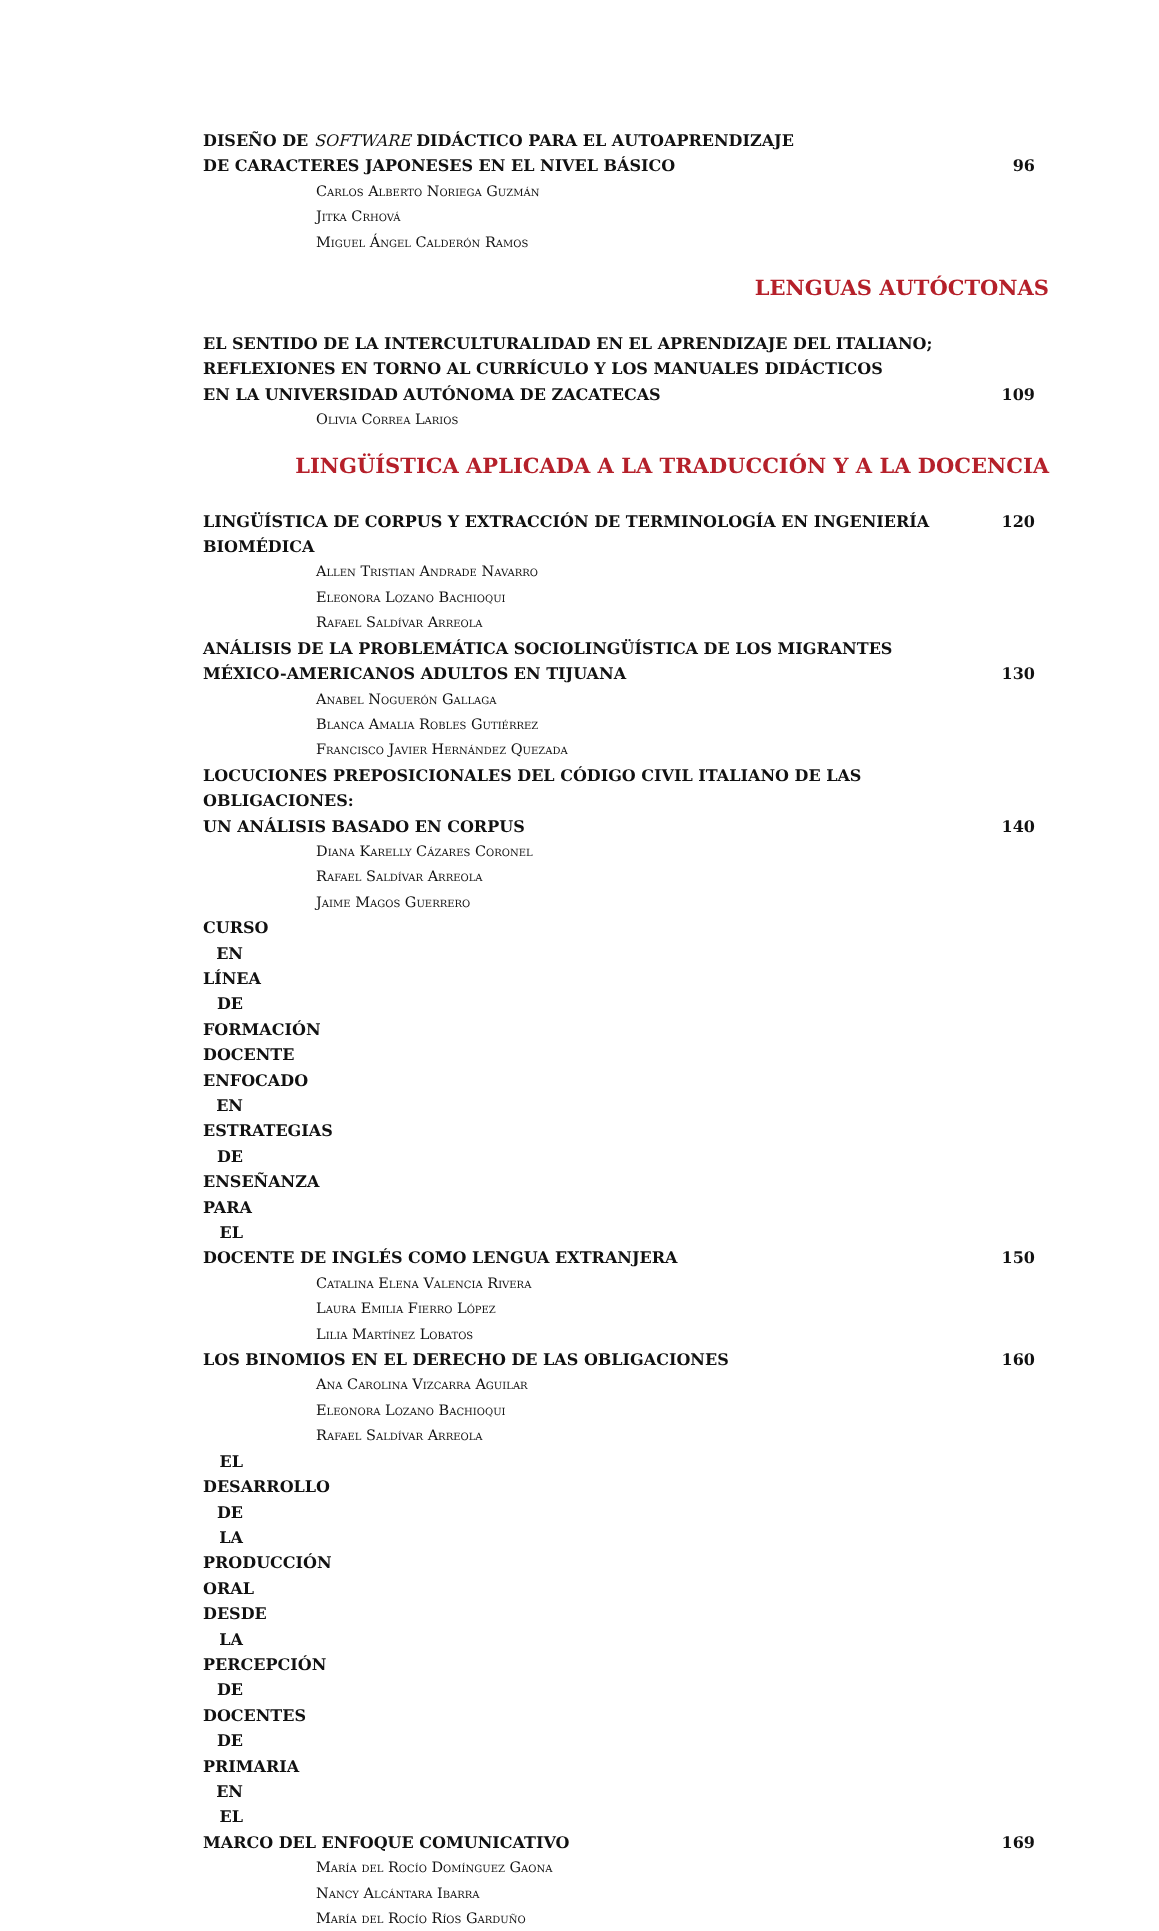DISEÑO DE SOFTWARE DIDÁCTICO PARA EL AUTOAPRENDIZAJE
DE CARACTERES JAPONESES EN EL NIVEL BÁSICO 96
Carlos Alberto Noriega Guzmán
Jitka Crhová
Miguel Ángel Calderón Ramos
LENGUAS AUTÓCTONAS
EL SENTIDO DE LA INTERCULTURALIDAD EN EL APRENDIZAJE DEL ITALIANO;
REFLEXIONES EN TORNO AL CURRÍCULO Y LOS MANUALES DIDÁCTICOS
EN LA UNIVERSIDAD AUTÓNOMA DE ZACATECAS 109
Olivia Correa Larios
LINGÜÍSTICA APLICADA A LA TRADUCCIÓN Y A LA DOCENCIA
LINGÜÍSTICA DE CORPUS Y EXTRACCIÓN DE TERMINOLOGÍA EN INGENIERÍA BIOMÉDICA 120
Allen Tristian Andrade Navarro
Eleonora Lozano Bachioqui
Rafael Saldívar Arreola
ANÁLISIS DE LA PROBLEMÁTICA SOCIOLINGÜÍSTICA DE LOS MIGRANTES
MÉXICO-AMERICANOS ADULTOS EN TIJUANA 130
Anabel Noguerón Gallaga
Blanca Amalia Robles Gutiérrez
Francisco Javier Hernández Quezada
LOCUCIONES PREPOSICIONALES DEL CÓDIGO CIVIL ITALIANO DE LAS OBLIGACIONES:
UN ANÁLISIS BASADO EN CORPUS 140
Diana Karelly Cázares Coronel
Rafael Saldívar Arreola
Jaime Magos Guerrero
CURSO EN LÍNEA DE FORMACIÓN DOCENTE ENFOCADO EN ESTRATEGIAS DE ENSEÑANZA PARA EL
DOCENTE DE INGLÉS COMO LENGUA EXTRANJERA 150
Catalina Elena Valencia Rivera
Laura Emilia Fierro López
Lilia Martínez Lobatos
LOS BINOMIOS EN EL DERECHO DE LAS OBLIGACIONES 160
Ana Carolina Vizcarra Aguilar
Eleonora Lozano Bachioqui
Rafael Saldívar Arreola
EL DESARROLLO DE LA PRODUCCIÓN ORAL DESDE LA PERCEPCIÓN DE DOCENTES DE PRIMARIA EN EL
MARCO DEL ENFOQUE COMUNICATIVO 169
María del Rocío Domínguez Gaona
Nancy Alcántara Ibarra
María del Rocío Ríos Garduño